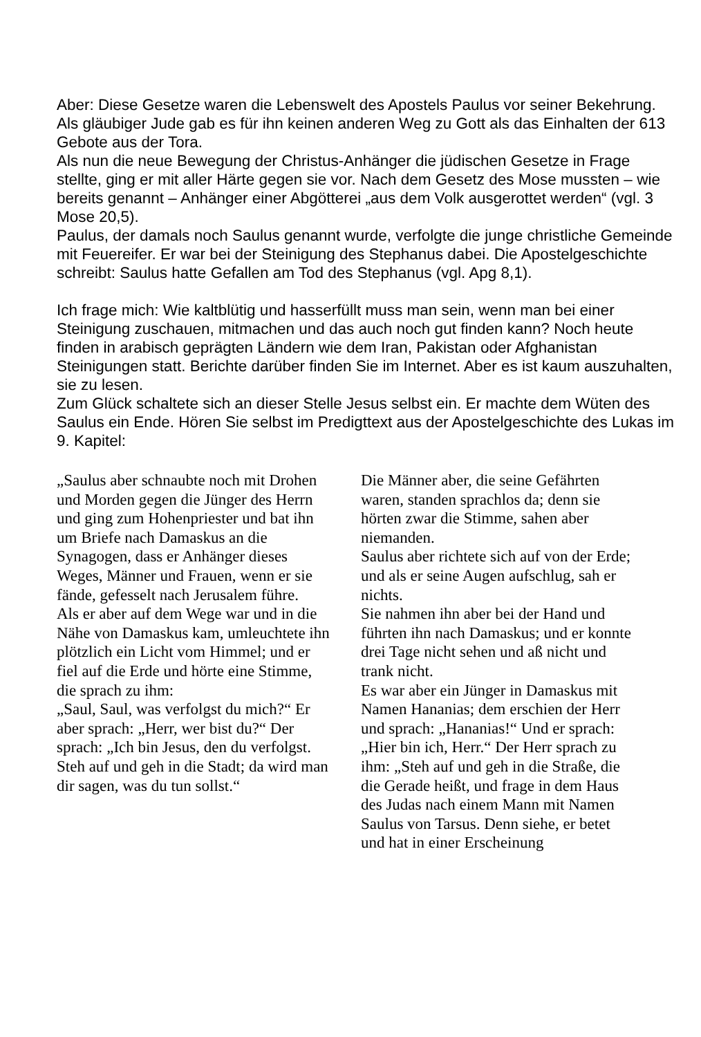Aber: Diese Gesetze waren die Lebenswelt des Apostels Paulus vor seiner Bekehrung. Als gläubiger Jude gab es für ihn keinen anderen Weg zu Gott als das Einhalten der 613 Gebote aus der Tora.
Als nun die neue Bewegung der Christus-Anhänger die jüdischen Gesetze in Frage stellte, ging er mit aller Härte gegen sie vor. Nach dem Gesetz des Mose mussten – wie bereits genannt – Anhänger einer Abgötterei „aus dem Volk ausgerottet werden“ (vgl. 3 Mose 20,5).
Paulus, der damals noch Saulus genannt wurde, verfolgte die junge christliche Gemeinde mit Feuereifer. Er war bei der Steinigung des Stephanus dabei. Die Apostelgeschichte schreibt: Saulus hatte Gefallen am Tod des Stephanus (vgl. Apg 8,1).
Ich frage mich: Wie kaltblütig und hasserfüllt muss man sein, wenn man bei einer Steinigung zuschauen, mitmachen und das auch noch gut finden kann? Noch heute finden in arabisch geprägten Ländern wie dem Iran, Pakistan oder Afghanistan Steinigungen statt. Berichte darüber finden Sie im Internet. Aber es ist kaum auszuhalten, sie zu lesen.
Zum Glück schaltete sich an dieser Stelle Jesus selbst ein. Er machte dem Wüten des Saulus ein Ende. Hören Sie selbst im Predigttext aus der Apostelgeschichte des Lukas im 9. Kapitel:
„Saulus aber schnaubte noch mit Drohen und Morden gegen die Jünger des Herrn und ging zum Hohenpriester und bat ihn um Briefe nach Damaskus an die Synagogen, dass er Anhänger dieses Weges, Männer und Frauen, wenn er sie fände, gefesselt nach Jerusalem führe.
Als er aber auf dem Wege war und in die Nähe von Damaskus kam, umleuchtete ihn plötzlich ein Licht vom Himmel; und er fiel auf die Erde und hörte eine Stimme, die sprach zu ihm:
„Saul, Saul, was verfolgst du mich?“ Er aber sprach: „Herr, wer bist du?“ Der sprach: „Ich bin Jesus, den du verfolgst. Steh auf und geh in die Stadt; da wird man dir sagen, was du tun sollst.“
Die Männer aber, die seine Gefährten waren, standen sprachlos da; denn sie hörten zwar die Stimme, sahen aber niemanden.
Saulus aber richtete sich auf von der Erde; und als er seine Augen aufschlug, sah er nichts.
Sie nahmen ihn aber bei der Hand und führten ihn nach Damaskus; und er konnte drei Tage nicht sehen und aß nicht und trank nicht.
Es war aber ein Jünger in Damaskus mit Namen Hananias; dem erschien der Herr und sprach: „Hananias!“ Und er sprach: „Hier bin ich, Herr.“ Der Herr sprach zu ihm: „Steh auf und geh in die Straße, die die Gerade heißt, und frage in dem Haus des Judas nach einem Mann mit Namen Saulus von Tarsus. Denn siehe, er betet und hat in einer Erscheinung